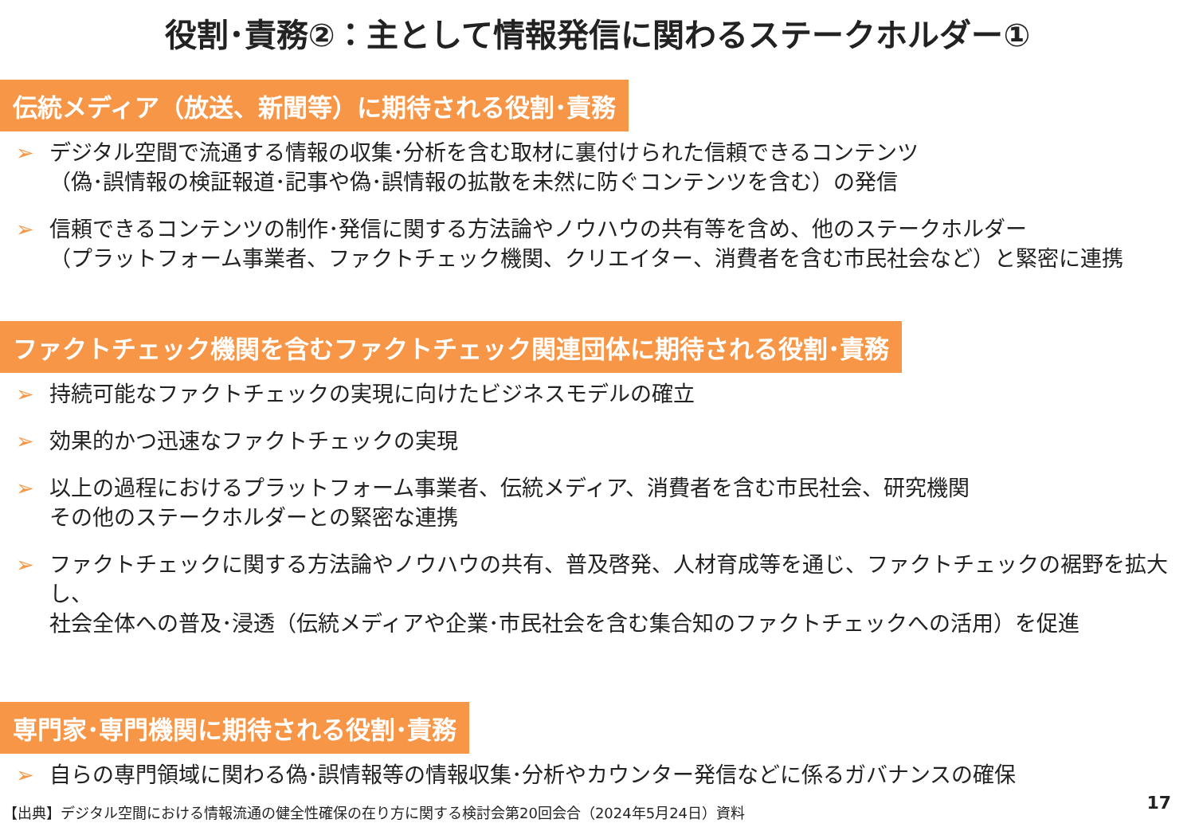役割･責務②：主として情報発信に関わるステークホルダー①
伝統メディア（放送、新聞等）に期待される役割･責務
➢ デジタル空間で流通する情報の収集･分析を含む取材に裏付けられた信頼できるコンテンツ
（偽･誤情報の検証報道･記事や偽･誤情報の拡散を未然に防ぐコンテンツを含む）の発信
➢ 信頼できるコンテンツの制作･発信に関する方法論やノウハウの共有等を含め、他のステークホルダー
（プラットフォーム事業者、ファクトチェック機関、クリエイター、消費者を含む市民社会など）と緊密に連携
ファクトチェック機関を含むファクトチェック関連団体に期待される役割･責務
➢ 持続可能なファクトチェックの実現に向けたビジネスモデルの確立
➢ 効果的かつ迅速なファクトチェックの実現
➢ 以上の過程におけるプラットフォーム事業者、伝統メディア、消費者を含む市民社会、研究機関
その他のステークホルダーとの緊密な連携
➢ ファクトチェックに関する方法論やノウハウの共有、普及啓発、人材育成等を通じ、ファクトチェックの裾野を拡大し、
社会全体への普及･浸透（伝統メディアや企業･市民社会を含む集合知のファクトチェックへの活用）を促進
専門家･専門機関に期待される役割･責務
➢ 自らの専門領域に関わる偽･誤情報等の情報収集･分析やカウンター発信などに係るガバナンスの確保
【出典】デジタル空間における情報流通の健全性確保の在り方に関する検討会第20回会合（2024年5月24日）資料
17